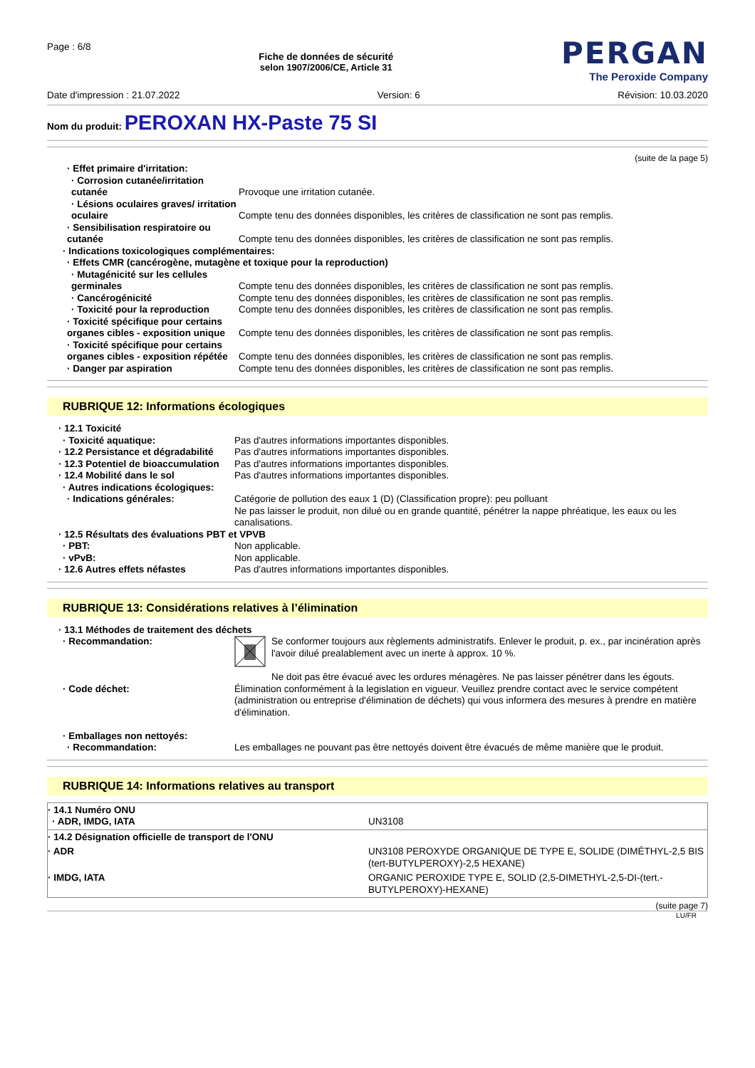Page : 6/8
Fiche de données de sécurité
selon 1907/2006/CE, Article 31
PERGAN
The Peroxide Company
Date d'impression : 21.07.2022 Version: 6 Révision: 10.03.2020
Nom du produit: PEROXAN HX-Paste 75 SI
(suite de la page 5)
| · Effet primaire d'irritation: | |
| · Corrosion cutanée/irritation cutanée | Provoque une irritation cutanée. |
| · Lésions oculaires graves/ irritation oculaire | Compte tenu des données disponibles, les critères de classification ne sont pas remplis. |
| · Sensibilisation respiratoire ou cutanée | Compte tenu des données disponibles, les critères de classification ne sont pas remplis. |
| · Indications toxicologiques complémentaires: | |
| · Effets CMR (cancérogène, mutagène et toxique pour la reproduction) | |
| · Mutagénicité sur les cellules germinales | Compte tenu des données disponibles, les critères de classification ne sont pas remplis. |
| · Cancérogénicité | Compte tenu des données disponibles, les critères de classification ne sont pas remplis. |
| · Toxicité pour la reproduction | Compte tenu des données disponibles, les critères de classification ne sont pas remplis. |
| · Toxicité spécifique pour certains organes cibles - exposition unique | Compte tenu des données disponibles, les critères de classification ne sont pas remplis. |
| · Toxicité spécifique pour certains organes cibles - exposition répétée | Compte tenu des données disponibles, les critères de classification ne sont pas remplis. |
| · Danger par aspiration | Compte tenu des données disponibles, les critères de classification ne sont pas remplis. |
RUBRIQUE 12: Informations écologiques
| · 12.1 Toxicité | |
| · Toxicité aquatique: | Pas d'autres informations importantes disponibles. |
| · 12.2 Persistance et dégradabilité | Pas d'autres informations importantes disponibles. |
| · 12.3 Potentiel de bioaccumulation | Pas d'autres informations importantes disponibles. |
| · 12.4 Mobilité dans le sol | Pas d'autres informations importantes disponibles. |
| · Autres indications écologiques: | |
| · Indications générales: | Catégorie de pollution des eaux 1 (D) (Classification propre): peu polluant Ne pas laisser le produit, non dilué ou en grande quantité, pénétrer la nappe phréatique, les eaux ou les canalisations. |
| · 12.5 Résultats des évaluations PBT et VPVB | |
| · PBT: | Non applicable. |
| · vPvB: | Non applicable. |
| · 12.6 Autres effets néfastes | Pas d'autres informations importantes disponibles. |
RUBRIQUE 13: Considérations relatives à l’élimination
| · 13.1 Méthodes de traitement des déchets | |
| · Recommandation: | Se conformer toujours aux règlements administratifs. Enlever le produit, p. ex., par incinération après l'avoir dilué prealablement avec un inerte à approx. 10 %. Ne doit pas être évacué avec les ordures ménagères. Ne pas laisser pénétrer dans les égouts. |
| · Code déchet: | Élimination conformément à la legislation en vigueur. Veuillez prendre contact avec le service compétent (administration ou entreprise d'élimination de déchets) qui vous informera des mesures à prendre en matière d'élimination. |
| · Emballages non nettoyés: | |
| · Recommandation: | Les emballages ne pouvant pas être nettoyés doivent être évacués de même manière que le produit. |
RUBRIQUE 14: Informations relatives au transport
| · 14.1 Numéro ONU · ADR, IMDG, IATA | UN3108 |
| · 14.2 Désignation officielle de transport de l'ONU | |
| · ADR | UN3108 PEROXYDE ORGANIQUE DE TYPE E, SOLIDE (DIMÉTHYL-2,5 BIS (tert-BUTYLPEROXY)-2,5 HEXANE) |
| · IMDG, IATA | ORGANIC PEROXIDE TYPE E, SOLID (2,5-DIMETHYL-2,5-DI-(tert.-BUTYLPEROXY)-HEXANE) |
(suite page 7)
LU/FR